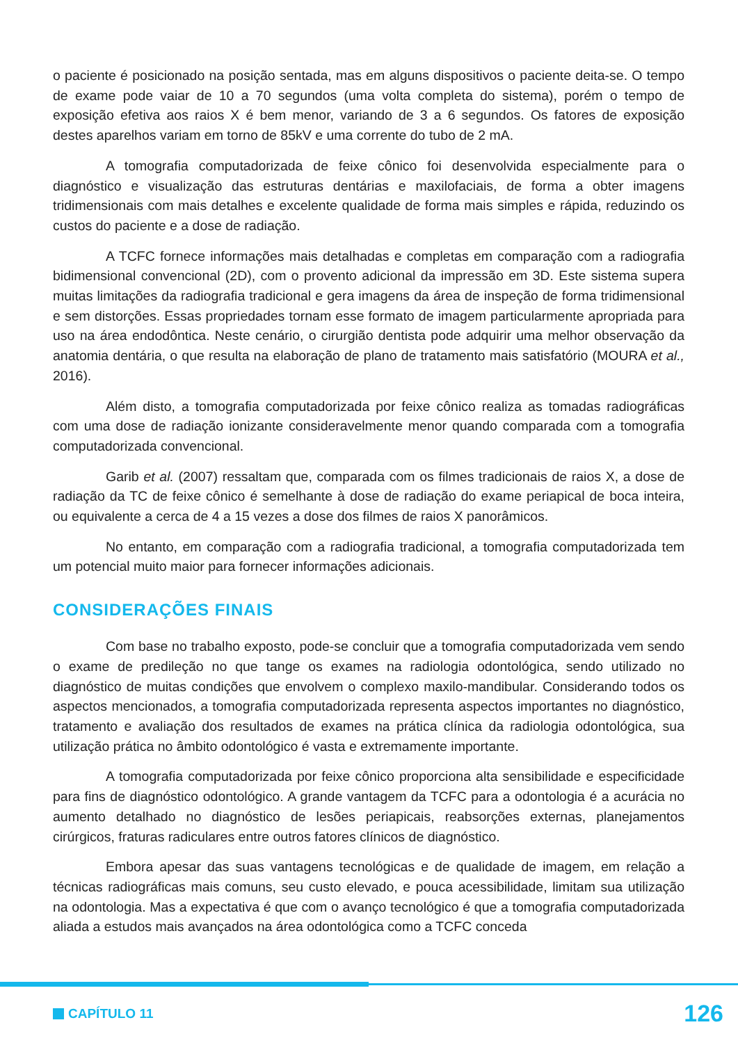o paciente é posicionado na posição sentada, mas em alguns dispositivos o paciente deita-se. O tempo de exame pode vaiar de 10 a 70 segundos (uma volta completa do sistema), porém o tempo de exposição efetiva aos raios X é bem menor, variando de 3 a 6 segundos. Os fatores de exposição destes aparelhos variam em torno de 85kV e uma corrente do tubo de 2 mA.
A tomografia computadorizada de feixe cônico foi desenvolvida especialmente para o diagnóstico e visualização das estruturas dentárias e maxilofaciais, de forma a obter imagens tridimensionais com mais detalhes e excelente qualidade de forma mais simples e rápida, reduzindo os custos do paciente e a dose de radiação.
A TCFC fornece informações mais detalhadas e completas em comparação com a radiografia bidimensional convencional (2D), com o provento adicional da impressão em 3D. Este sistema supera muitas limitações da radiografia tradicional e gera imagens da área de inspeção de forma tridimensional e sem distorções. Essas propriedades tornam esse formato de imagem particularmente apropriada para uso na área endodôntica. Neste cenário, o cirurgião dentista pode adquirir uma melhor observação da anatomia dentária, o que resulta na elaboração de plano de tratamento mais satisfatório (MOURA et al., 2016).
Além disto, a tomografia computadorizada por feixe cônico realiza as tomadas radiográficas com uma dose de radiação ionizante consideravelmente menor quando comparada com a tomografia computadorizada convencional.
Garib et al. (2007) ressaltam que, comparada com os filmes tradicionais de raios X, a dose de radiação da TC de feixe cônico é semelhante à dose de radiação do exame periapical de boca inteira, ou equivalente a cerca de 4 a 15 vezes a dose dos filmes de raios X panorâmicos.
No entanto, em comparação com a radiografia tradicional, a tomografia computadorizada tem um potencial muito maior para fornecer informações adicionais.
CONSIDERAÇÕES FINAIS
Com base no trabalho exposto, pode-se concluir que a tomografia computadorizada vem sendo o exame de predileção no que tange os exames na radiologia odontológica, sendo utilizado no diagnóstico de muitas condições que envolvem o complexo maxilo-mandibular. Considerando todos os aspectos mencionados, a tomografia computadorizada representa aspectos importantes no diagnóstico, tratamento e avaliação dos resultados de exames na prática clínica da radiologia odontológica, sua utilização prática no âmbito odontológico é vasta e extremamente importante.
A tomografia computadorizada por feixe cônico proporciona alta sensibilidade e especificidade para fins de diagnóstico odontológico. A grande vantagem da TCFC para a odontologia é a acurácia no aumento detalhado no diagnóstico de lesões periapicais, reabsorções externas, planejamentos cirúrgicos, fraturas radiculares entre outros fatores clínicos de diagnóstico.
Embora apesar das suas vantagens tecnológicas e de qualidade de imagem, em relação a técnicas radiográficas mais comuns, seu custo elevado, e pouca acessibilidade, limitam sua utilização na odontologia. Mas a expectativa é que com o avanço tecnológico é que a tomografia computadorizada aliada a estudos mais avançados na área odontológica como a TCFC conceda
CAPÍTULO 11 126